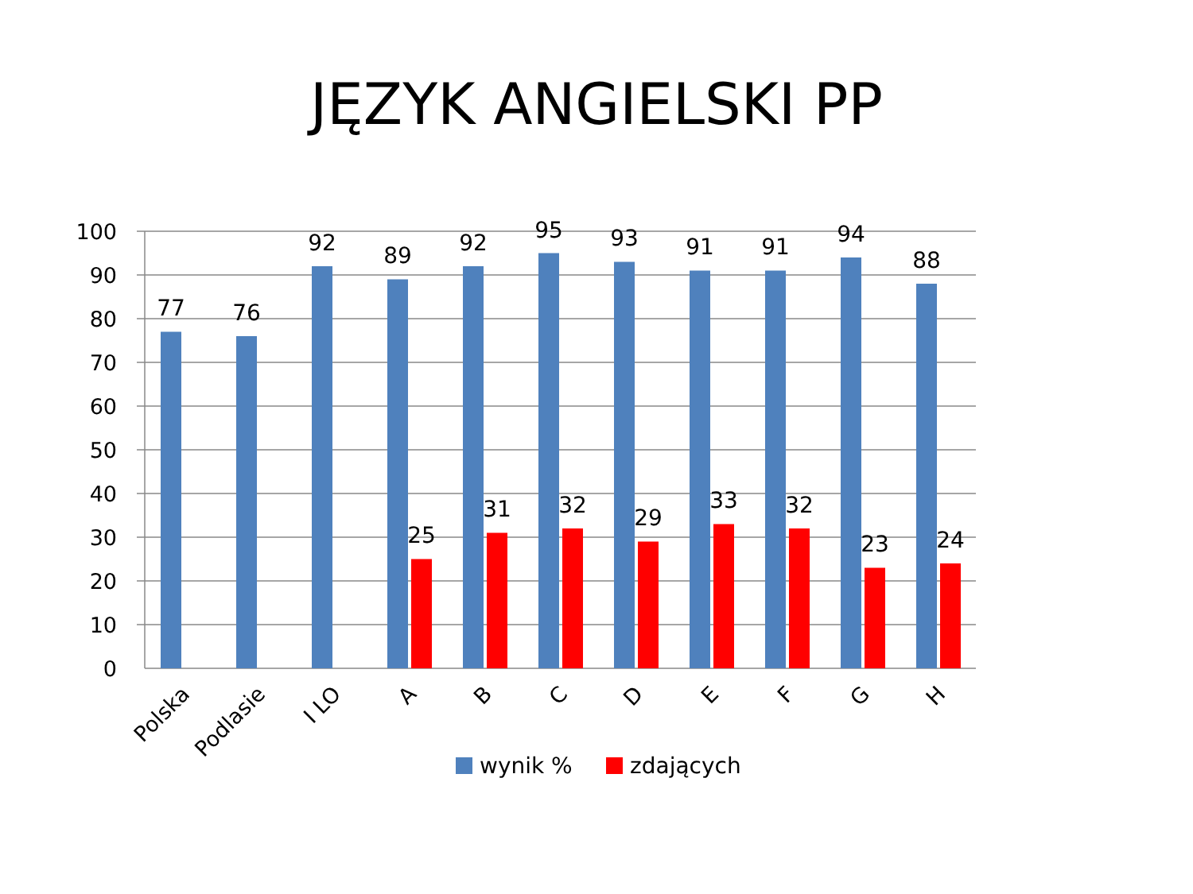JĘZYK ANGIELSKI PP
100
90
80
70
60
50
40
30
20
10
0
77
76
92
89
92
95
93
91
91
94
88
25
31
32
29
33
32
23
24
Polska
Podlasie
I LO
A
B
C
D
E
F
G
H
wynik %
zdających